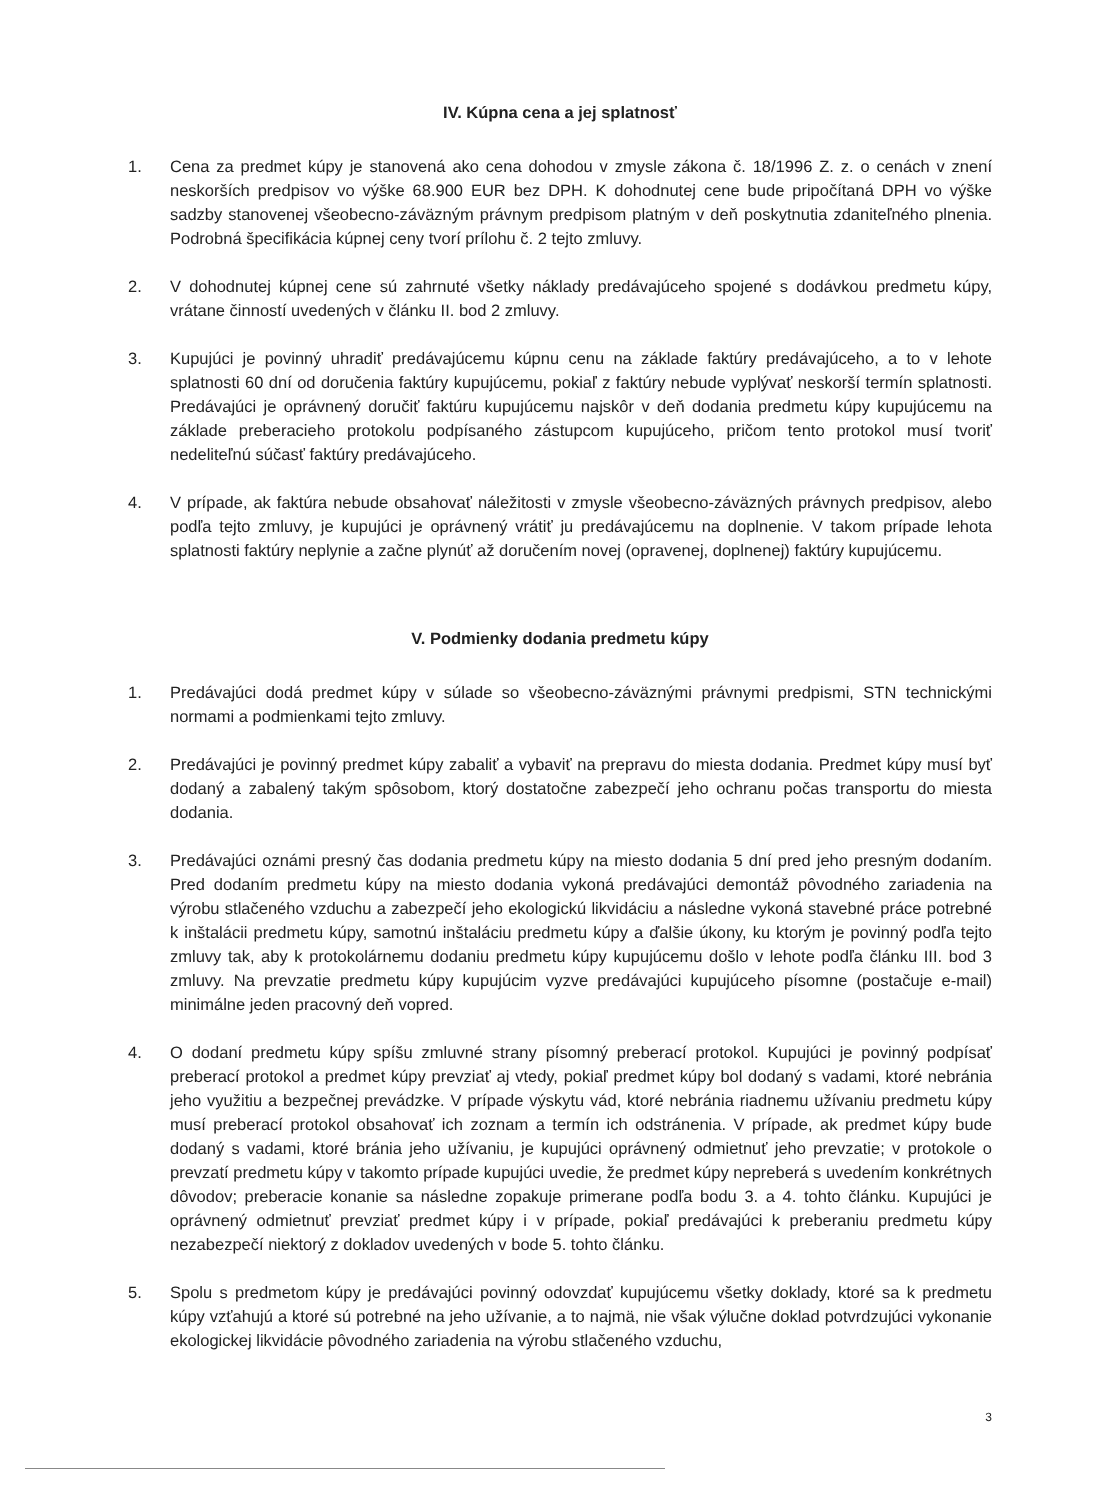IV. Kúpna cena a jej splatnosť
1. Cena za predmet kúpy je stanovená ako cena dohodou v zmysle zákona č. 18/1996 Z. z. o cenách v znení neskorších predpisov vo výške 68.900 EUR bez DPH. K dohodnutej cene bude pripočítaná DPH vo výške sadzby stanovenej všeobecno-záväzným právnym predpisom platným v deň poskytnutia zdaniteľného plnenia. Podrobná špecifikácia kúpnej ceny tvorí prílohu č. 2 tejto zmluvy.
2. V dohodnutej kúpnej cene sú zahrnuté všetky náklady predávajúceho spojené s dodávkou predmetu kúpy, vrátane činností uvedených v článku II. bod 2 zmluvy.
3. Kupujúci je povinný uhradiť predávajúcemu kúpnu cenu na základe faktúry predávajúceho, a to v lehote splatnosti 60 dní od doručenia faktúry kupujúcemu, pokiaľ z faktúry nebude vyplývať neskorší termín splatnosti. Predávajúci je oprávnený doručiť faktúru kupujúcemu najskôr v deň dodania predmetu kúpy kupujúcemu na základe preberacieho protokolu podpísaného zástupcom kupujúceho, pričom tento protokol musí tvoriť nedeliteľnú súčasť faktúry predávajúceho.
4. V prípade, ak faktúra nebude obsahovať náležitosti v zmysle všeobecno-záväzných právnych predpisov, alebo podľa tejto zmluvy, je kupujúci je oprávnený vrátiť ju predávajúcemu na doplnenie. V takom prípade lehota splatnosti faktúry neplynie a začne plynúť až doručením novej (opravenej, doplnenej) faktúry kupujúcemu.
V. Podmienky dodania predmetu kúpy
1. Predávajúci dodá predmet kúpy v súlade so všeobecno-záväznými právnymi predpismi, STN technickými normami a podmienkami tejto zmluvy.
2. Predávajúci je povinný predmet kúpy zabaliť a vybaviť na prepravu do miesta dodania. Predmet kúpy musí byť dodaný a zabalený takým spôsobom, ktorý dostatočne zabezpečí jeho ochranu počas transportu do miesta dodania.
3. Predávajúci oznámi presný čas dodania predmetu kúpy na miesto dodania 5 dní pred jeho presným dodaním. Pred dodaním predmetu kúpy na miesto dodania vykoná predávajúci demontáž pôvodného zariadenia na výrobu stlačeného vzduchu a zabezpečí jeho ekologickú likvidáciu a následne vykoná stavebné práce potrebné k inštalácii predmetu kúpy, samotnú inštaláciu predmetu kúpy a ďalšie úkony, ku ktorým je povinný podľa tejto zmluvy tak, aby k protokolárnemu dodaniu predmetu kúpy kupujúcemu došlo v lehote podľa článku III. bod 3 zmluvy. Na prevzatie predmetu kúpy kupujúcim vyzve predávajúci kupujúceho písomne (postačuje e-mail) minimálne jeden pracovný deň vopred.
4. O dodaní predmetu kúpy spíšu zmluvné strany písomný preberací protokol. Kupujúci je povinný podpísať preberací protokol a predmet kúpy prevziať aj vtedy, pokiaľ predmet kúpy bol dodaný s vadami, ktoré nebránia jeho využitiu a bezpečnej prevádzke. V prípade výskytu vád, ktoré nebránia riadnemu užívaniu predmetu kúpy musí preberací protokol obsahovať ich zoznam a termín ich odstránenia. V prípade, ak predmet kúpy bude dodaný s vadami, ktoré bránia jeho užívaniu, je kupujúci oprávnený odmietnuť jeho prevzatie; v protokole o prevzatí predmetu kúpy v takomto prípade kupujúci uvedie, že predmet kúpy nepreberá s uvedením konkrétnych dôvodov; preberacie konanie sa následne zopakuje primerane podľa bodu 3. a 4. tohto článku. Kupujúci je oprávnený odmietnuť prevziať predmet kúpy i v prípade, pokiaľ predávajúci k preberaniu predmetu kúpy nezabezpečí niektorý z dokladov uvedených v bode 5. tohto článku.
5. Spolu s predmetom kúpy je predávajúci povinný odovzdať kupujúcemu všetky doklady, ktoré sa k predmetu kúpy vzťahujú a ktoré sú potrebné na jeho užívanie, a to najmä, nie však výlučne doklad potvrdzujúci vykonanie ekologickej likvidácie pôvodného zariadenia na výrobu stlačeného vzduchu,
3